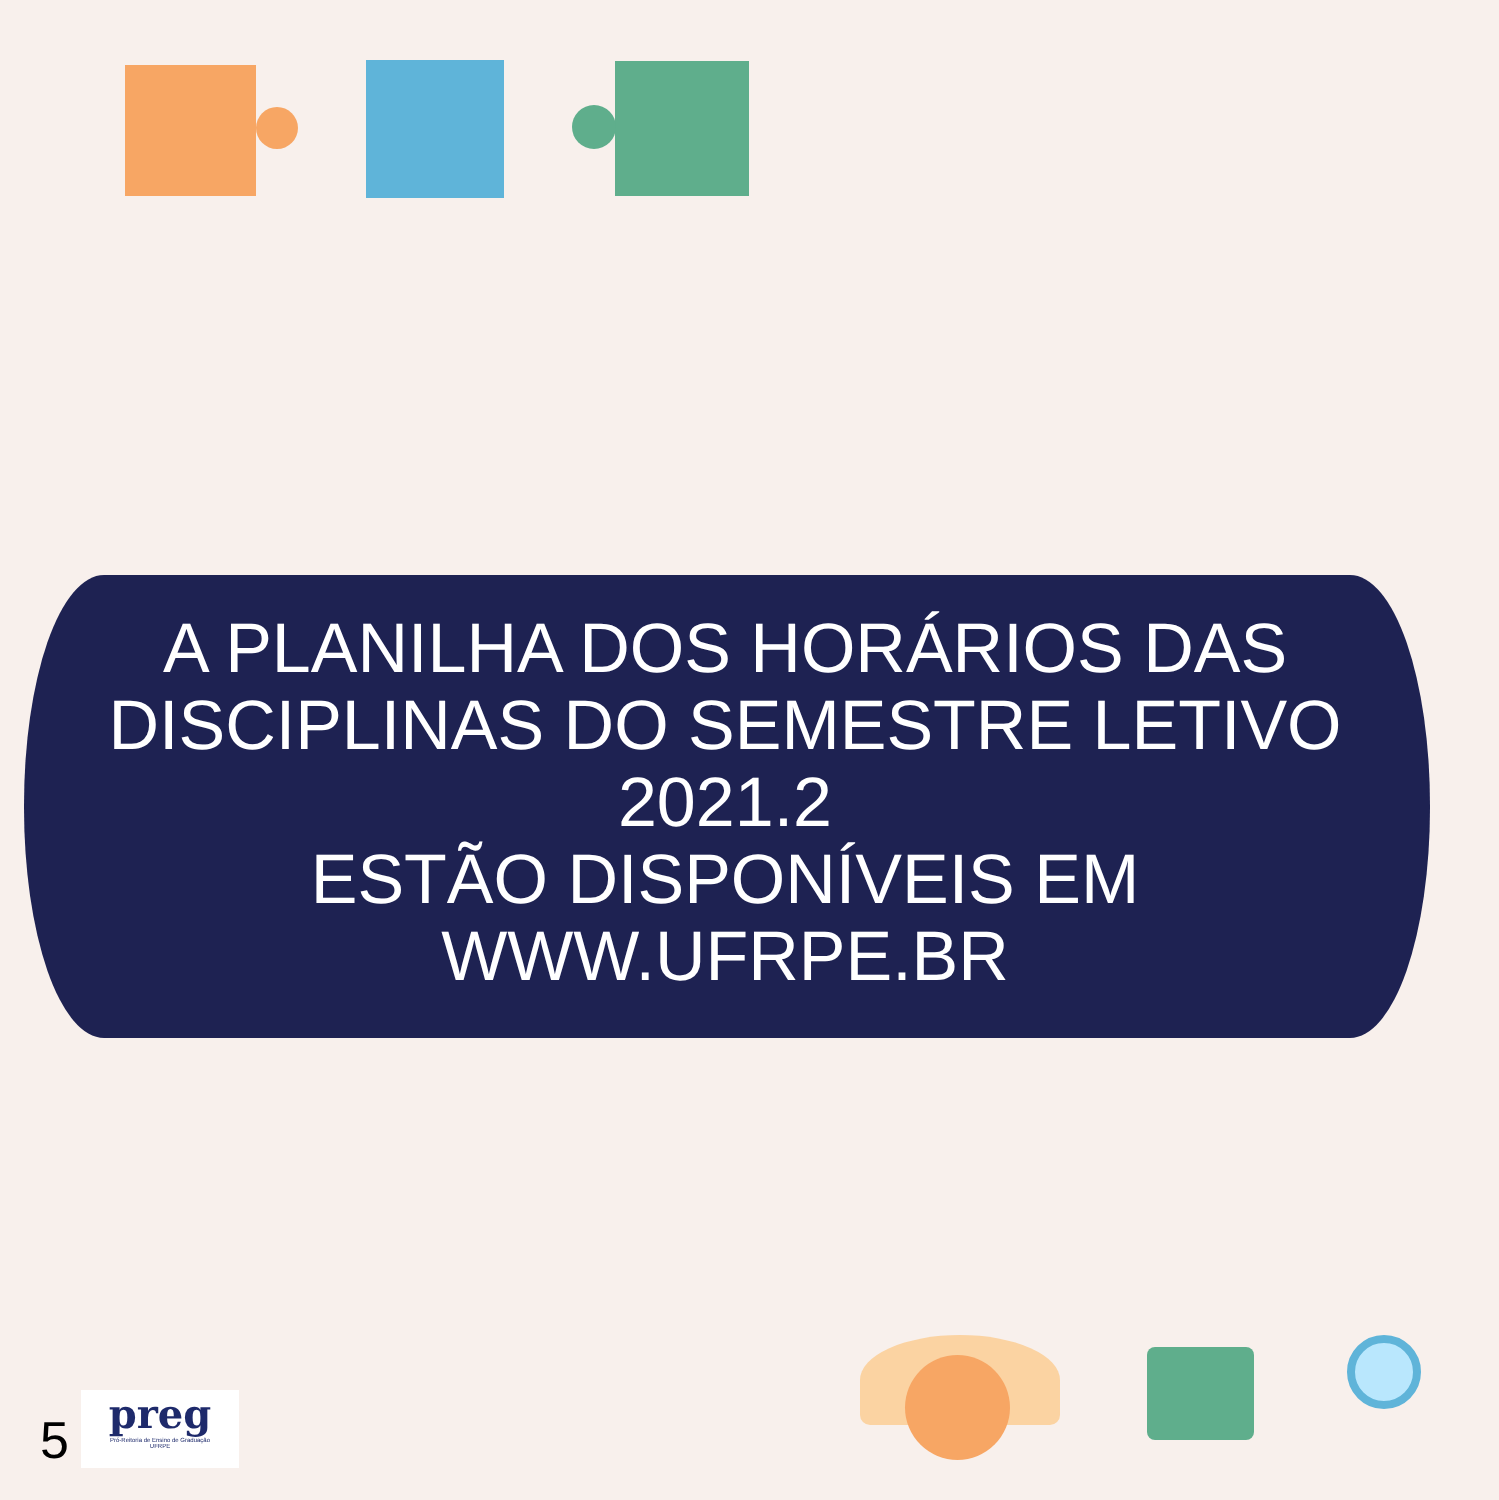A PLANILHA DOS HORÁRIOS DAS DISCIPLINAS DO SEMESTRE LETIVO 2021.2
ESTÃO DISPONÍVEIS EM
WWW.UFRPE.BR
5
preg
Pró-Reitoria de Ensino de Graduação
UFRPE